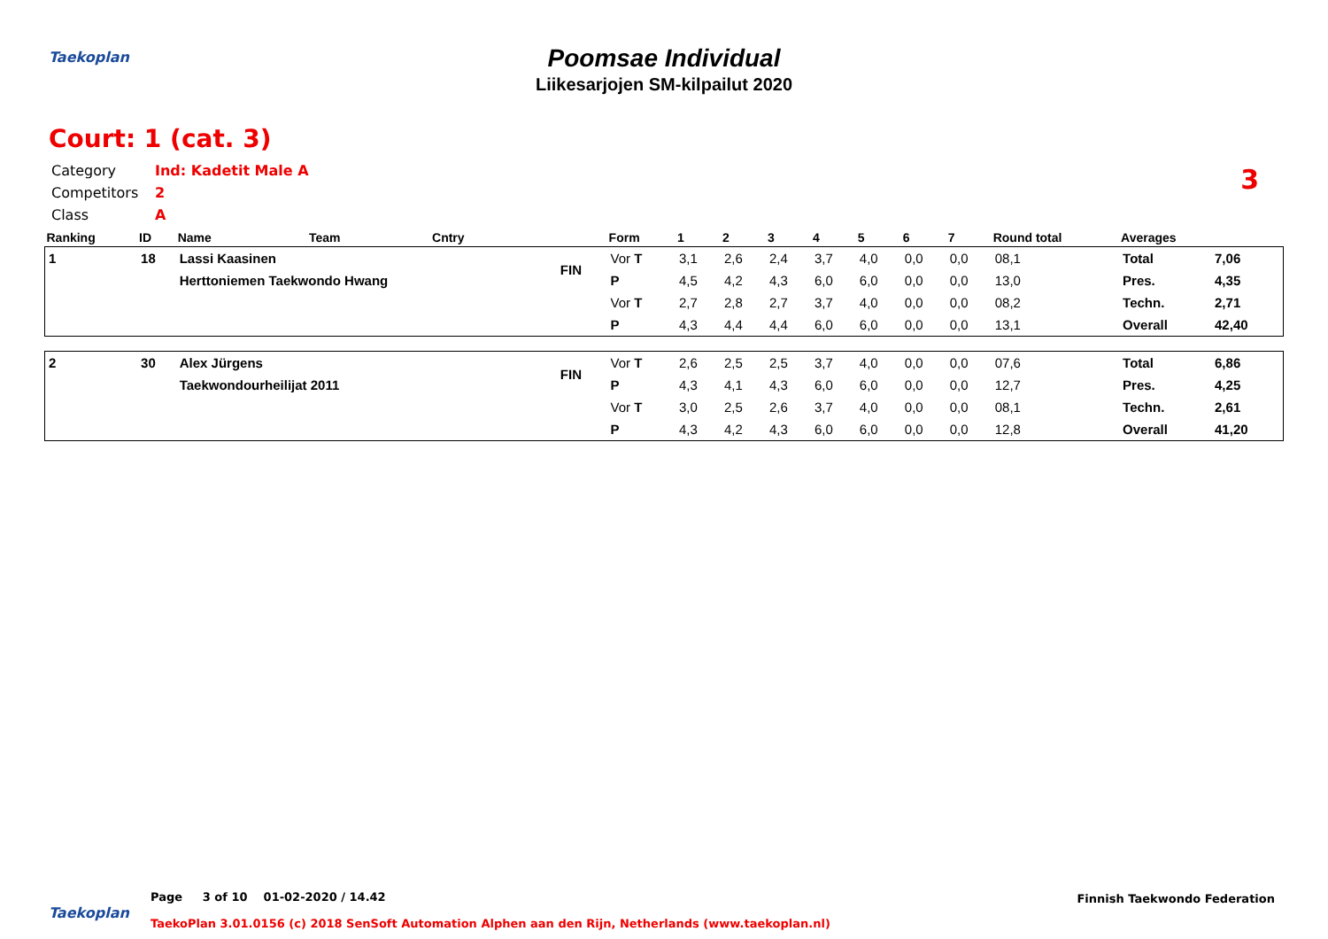Taekoplan
Poomsae Individual
Liikesarjojen SM-kilpailut 2020
Court: 1 (cat. 3)
Category Ind: Kadetit Male A
Competitors 2
Class A
3
| Ranking | ID | Name | Team | Cntry | | Form | 1 | 2 | 3 | 4 | 5 | 6 | 7 | Round total | Averages | |
| --- | --- | --- | --- | --- | --- | --- | --- | --- | --- | --- | --- | --- | --- | --- | --- | --- |
| 1 | 18 | Lassi Kaasinen | | | FIN | Vor T | 3,1 | 2,6 | 2,4 | 3,7 | 4,0 | 0,0 | 0,0 | 08,1 | Total | 7,06 |
| | | Herttoniemen Taekwondo Hwang | | | | P | 4,5 | 4,2 | 4,3 | 6,0 | 6,0 | 0,0 | 0,0 | 13,0 | Pres. | 4,35 |
| | | | | | | Vor T | 2,7 | 2,8 | 2,7 | 3,7 | 4,0 | 0,0 | 0,0 | 08,2 | Techn. | 2,71 |
| | | | | | | P | 4,3 | 4,4 | 4,4 | 6,0 | 6,0 | 0,0 | 0,0 | 13,1 | Overall | 42,40 |
| 2 | 30 | Alex Jürgens | | | FIN | Vor T | 2,6 | 2,5 | 2,5 | 3,7 | 4,0 | 0,0 | 0,0 | 07,6 | Total | 6,86 |
| | | Taekwondourheilijat 2011 | | | | P | 4,3 | 4,1 | 4,3 | 6,0 | 6,0 | 0,0 | 0,0 | 12,7 | Pres. | 4,25 |
| | | | | | | Vor T | 3,0 | 2,5 | 2,6 | 3,7 | 4,0 | 0,0 | 0,0 | 08,1 | Techn. | 2,61 |
| | | | | | | P | 4,3 | 4,2 | 4,3 | 6,0 | 6,0 | 0,0 | 0,0 | 12,8 | Overall | 41,20 |
Taekoplan
Finnish Taekwondo Federation
Page 3 of 10 01-02-2020 / 14.42
TaekoPlan 3.01.0156 (c) 2018 SenSoft Automation Alphen aan den Rijn, Netherlands (www.taekoplan.nl)